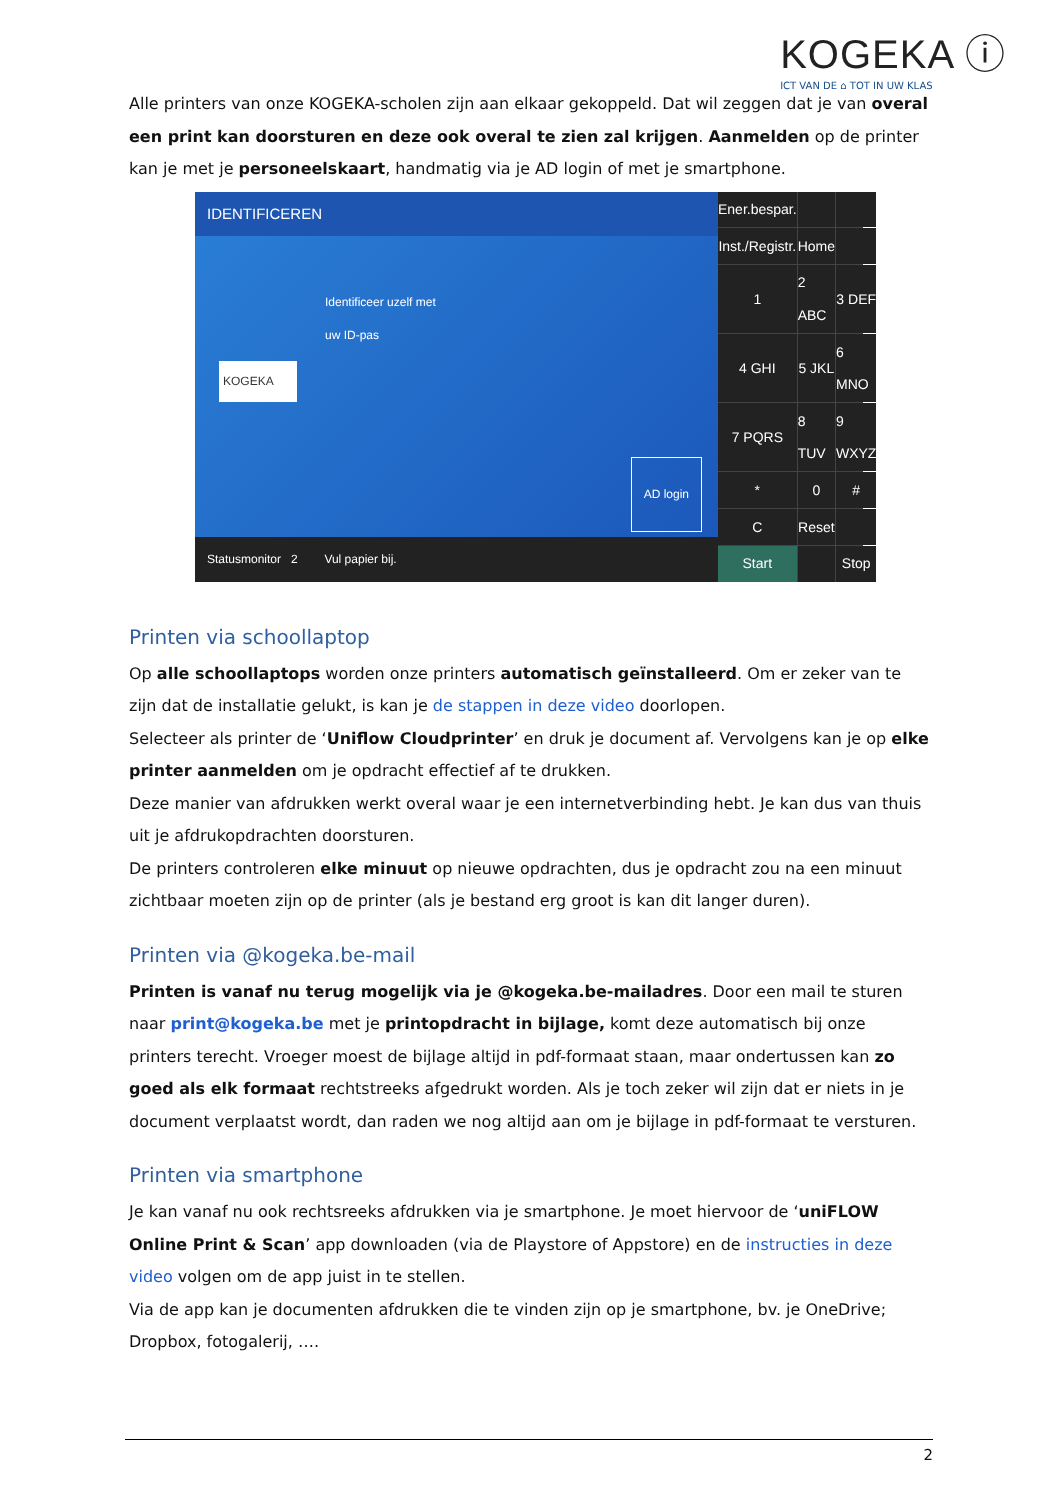KOGEKA ⓘ
ICT VAN DE ⌂ TOT IN UW KLAS
Alle printers van onze KOGEKA-scholen zijn aan elkaar gekoppeld. Dat wil zeggen dat je van overal een print kan doorsturen en deze ook overal te zien zal krijgen. Aanmelden op de printer kan je met je personeelskaart, handmatig via je AD login of met je smartphone.
IDENTIFICEREN
Identificeer uzelf met
uw ID-pas
KOGEKA
AD login
Statusmonitor 2 Vul papier bij.
Ener.bespar.
Inst./Registr.
Home
1
2 ABC
3 DEF
4 GHI
5 JKL
6 MNO
7 PQRS
8 TUV
9 WXYZ
*
0
#
C
Reset
Start
Stop
Printen via schoollaptop
Op alle schoollaptops worden onze printers automatisch geïnstalleerd. Om er zeker van te zijn dat de installatie gelukt, is kan je de stappen in deze video doorlopen.
Selecteer als printer de ‘Uniflow Cloudprinter’ en druk je document af. Vervolgens kan je op elke printer aanmelden om je opdracht effectief af te drukken.
Deze manier van afdrukken werkt overal waar je een internetverbinding hebt. Je kan dus van thuis uit je afdrukopdrachten doorsturen.
De printers controleren elke minuut op nieuwe opdrachten, dus je opdracht zou na een minuut zichtbaar moeten zijn op de printer (als je bestand erg groot is kan dit langer duren).
Printen via @kogeka.be-mail
Printen is vanaf nu terug mogelijk via je @kogeka.be-mailadres. Door een mail te sturen naar print@kogeka.be met je printopdracht in bijlage, komt deze automatisch bij onze printers terecht. Vroeger moest de bijlage altijd in pdf-formaat staan, maar ondertussen kan zo goed als elk formaat rechtstreeks afgedrukt worden. Als je toch zeker wil zijn dat er niets in je document verplaatst wordt, dan raden we nog altijd aan om je bijlage in pdf-formaat te versturen.
Printen via smartphone
Je kan vanaf nu ook rechtsreeks afdrukken via je smartphone. Je moet hiervoor de ‘uniFLOW Online Print & Scan’ app downloaden (via de Playstore of Appstore) en de instructies in deze video volgen om de app juist in te stellen.
Via de app kan je documenten afdrukken die te vinden zijn op je smartphone, bv. je OneDrive; Dropbox, fotogalerij, ….
2